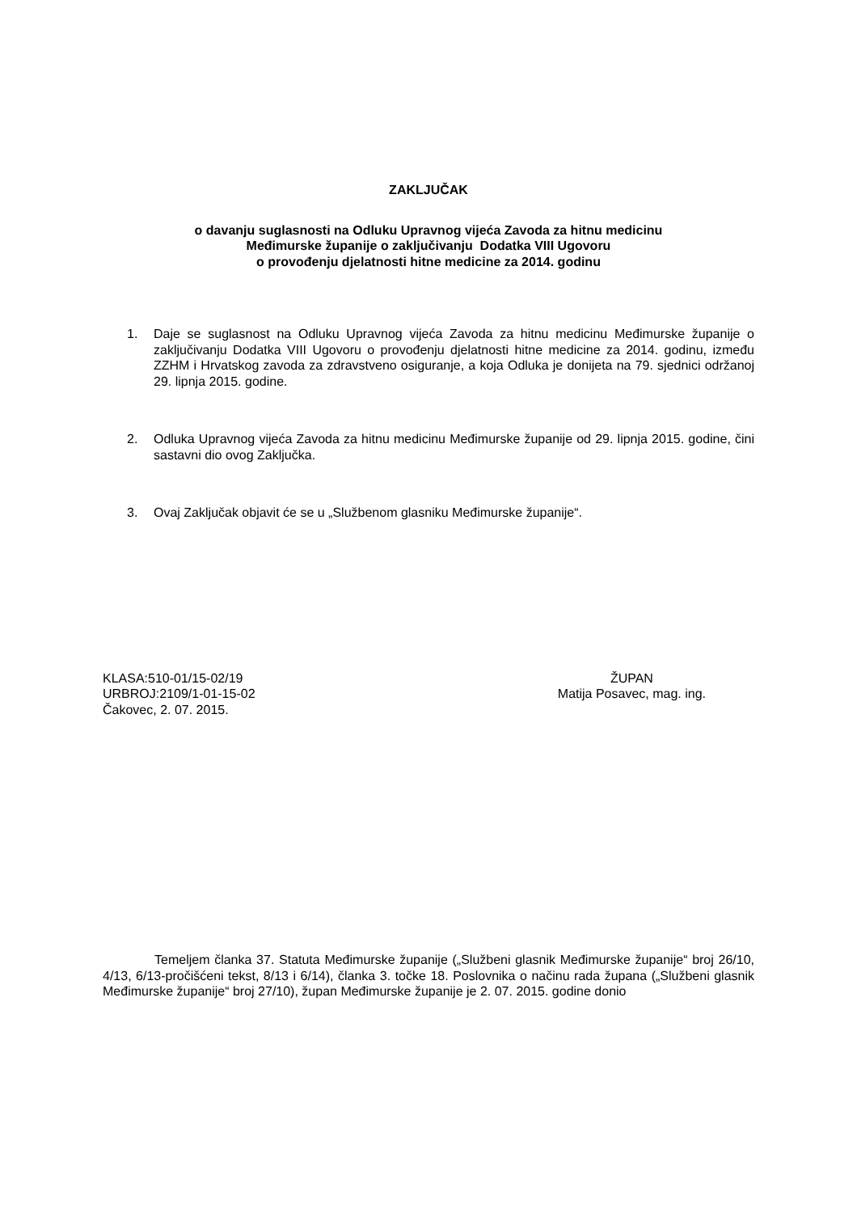ZAKLJUČAK
o davanju suglasnosti na Odluku Upravnog vijeća Zavoda za hitnu medicinu
Međimurske županije o zaključivanju Dodatka VIII Ugovoru
o provođenju djelatnosti hitne medicine za 2014. godinu
1. Daje se suglasnost na Odluku Upravnog vijeća Zavoda za hitnu medicinu Međimurske županije o zaključivanju Dodatka VIII Ugovoru o provođenju djelatnosti hitne medicine za 2014. godinu, između ZZHM i Hrvatskog zavoda za zdravstveno osiguranje, a koja Odluka je donijeta na 79. sjednici održanoj 29. lipnja 2015. godine.
2. Odluka Upravnog vijeća Zavoda za hitnu medicinu Međimurske županije od 29. lipnja 2015. godine, čini sastavni dio ovog Zaključka.
3. Ovaj Zaključak objavit će se u „Službenom glasniku Međimurske županije“.
KLASA:510-01/15-02/19
URBROJ:2109/1-01-15-02
Čakovec, 2. 07. 2015.
ŽUPAN
Matija Posavec, mag. ing.
Temeljem članka 37. Statuta Međimurske županije („Službeni glasnik Međimurske županije“ broj 26/10, 4/13, 6/13-pročišćeni tekst, 8/13 i 6/14), članka 3. točke 18. Poslovnika o načinu rada župana („Službeni glasnik Međimurske županije“ broj 27/10), župan Međimurske županije je 2. 07. 2015. godine donio